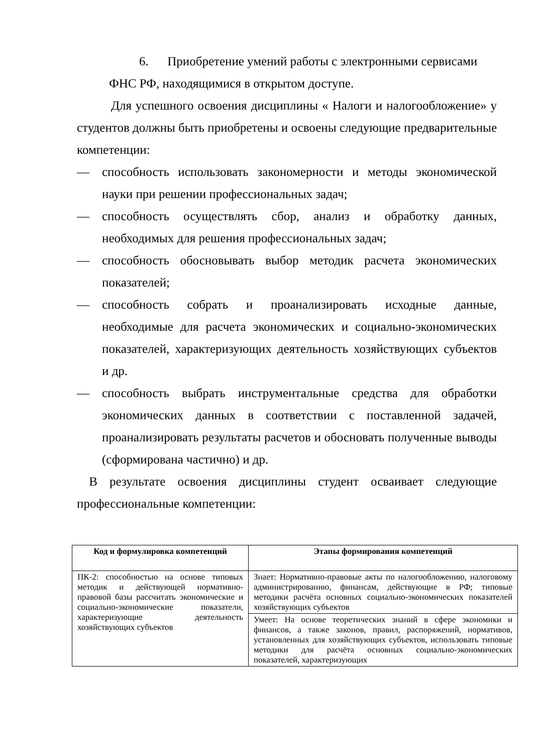6. Приобретение умений работы с электронными сервисами
ФНС РФ, находящимися в открытом доступе.
Для успешного освоения дисциплины « Налоги и налогообложение» у студентов должны быть приобретены и освоены следующие предварительные компетенции:
— способность использовать закономерности и методы экономической науки при решении профессиональных задач;
— способность осуществлять сбор, анализ и обработку данных, необходимых для решения профессиональных задач;
— способность обосновывать выбор методик расчета экономических показателей;
— способность собрать и проанализировать исходные данные, необходимые для расчета экономических и социально-экономических показателей, характеризующих деятельность хозяйствующих субъектов и др.
— способность выбрать инструментальные средства для обработки экономических данных в соответствии с поставленной задачей, проанализировать результаты расчетов и обосновать полученные выводы (сформирована частично) и др.
В результате освоения дисциплины студент осваивает следующие профессиональные компетенции:
| Код и формулировка компетенций | Этапы формирования компетенций |
| --- | --- |
| ПК-2: способностью на основе типовых методик и действующей нормативно-правовой базы рассчитать экономические и социально-экономические показатели, характеризующие деятельность хозяйствующих субъектов | Знает: Нормативно-правовые акты по налогообложению, налоговому администрированию, финансам, действующие в РФ; типовые методики расчёта основных социально-экономических показателей хозяйствующих субъектов |
| | Умеет: На основе теоретических знаний в сфере экономики и финансов, а также законов, правил, распоряжений, нормативов, установленных для хозяйствующих субъектов, использовать типовые методики для расчёта основных социально-экономических показателей, характеризующих |